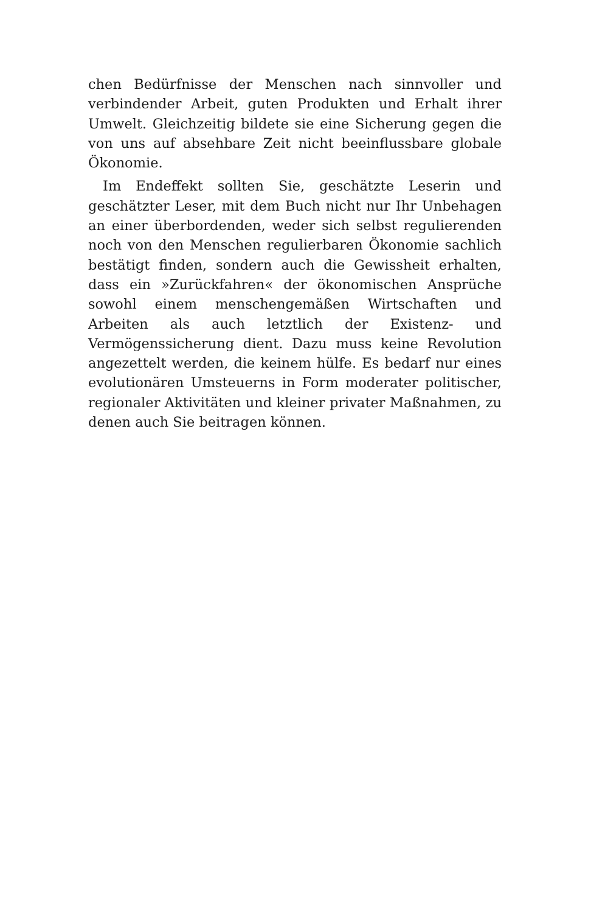chen Bedürfnisse der Menschen nach sinnvoller und verbindender Arbeit, guten Produkten und Erhalt ihrer Umwelt. Gleichzeitig bildete sie eine Sicherung gegen die von uns auf absehbare Zeit nicht beeinflussbare globale Ökonomie.
Im Endeffekt sollten Sie, geschätzte Leserin und geschätzter Leser, mit dem Buch nicht nur Ihr Unbehagen an einer überbordenden, weder sich selbst regulierenden noch von den Menschen regulierbaren Ökonomie sachlich bestätigt finden, sondern auch die Gewissheit erhalten, dass ein »Zurückfahren« der ökonomischen Ansprüche sowohl einem menschengemäßen Wirtschaften und Arbeiten als auch letztlich der Existenz- und Vermögenssicherung dient. Dazu muss keine Revolution angezettelt werden, die keinem hülfe. Es bedarf nur eines evolutionären Umsteuerns in Form moderater politischer, regionaler Aktivitäten und kleiner privater Maßnahmen, zu denen auch Sie beitragen können.